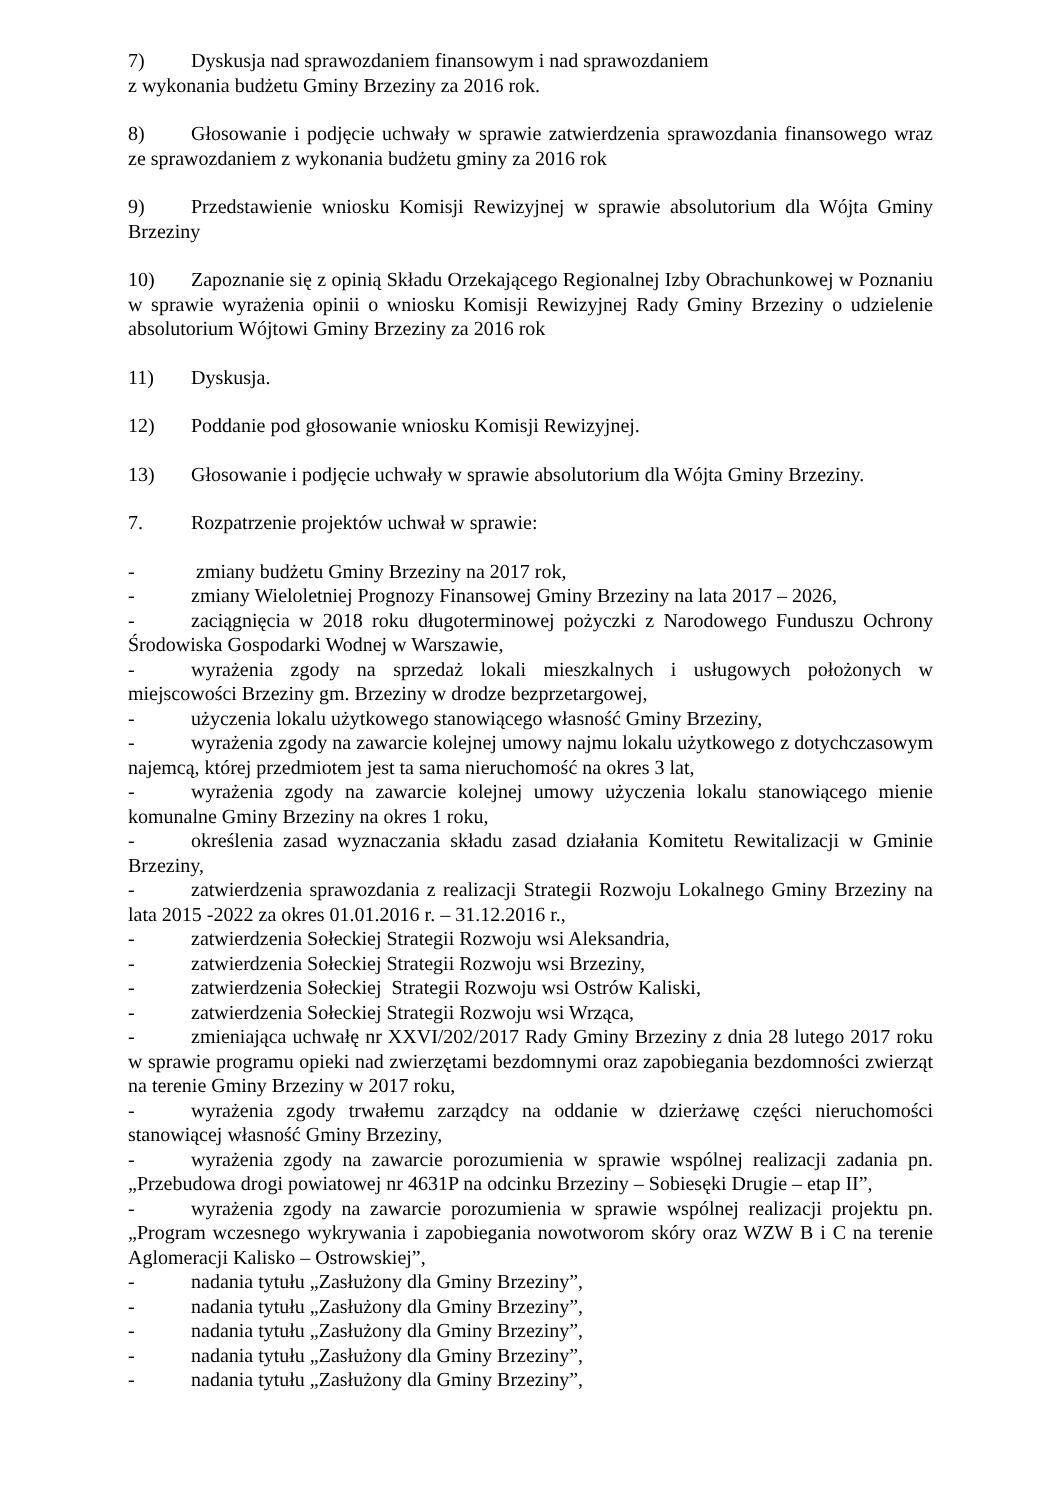7) Dyskusja nad sprawozdaniem finansowym i nad sprawozdaniem
z wykonania budżetu Gminy Brzeziny za 2016 rok.
8) Głosowanie i podjęcie uchwały w sprawie zatwierdzenia sprawozdania finansowego wraz ze sprawozdaniem z wykonania budżetu gminy za 2016 rok
9) Przedstawienie wniosku Komisji Rewizyjnej w sprawie absolutorium dla Wójta Gminy Brzeziny
10) Zapoznanie się z opinią Składu Orzekającego Regionalnej Izby Obrachunkowej w Poznaniu w sprawie wyrażenia opinii o wniosku Komisji Rewizyjnej Rady Gminy Brzeziny o udzielenie absolutorium Wójtowi Gminy Brzeziny za 2016 rok
11) Dyskusja.
12) Poddanie pod głosowanie wniosku Komisji Rewizyjnej.
13) Głosowanie i podjęcie uchwały w sprawie absolutorium dla Wójta Gminy Brzeziny.
7. Rozpatrzenie projektów uchwał w sprawie:
- zmiany budżetu Gminy Brzeziny na 2017 rok,
- zmiany Wieloletniej Prognozy Finansowej Gminy Brzeziny na lata 2017 – 2026,
- zaciągnięcia w 2018 roku długoterminowej pożyczki z Narodowego Funduszu Ochrony Środowiska Gospodarki Wodnej w Warszawie,
- wyrażenia zgody na sprzedaż lokali mieszkalnych i usługowych położonych w miejscowości Brzeziny gm. Brzeziny w drodze bezprzetargowej,
- użyczenia lokalu użytkowego stanowiącego własność Gminy Brzeziny,
- wyrażenia zgody na zawarcie kolejnej umowy najmu lokalu użytkowego z dotychczasowym najemcą, której przedmiotem jest ta sama nieruchomość na okres 3 lat,
- wyrażenia zgody na zawarcie kolejnej umowy użyczenia lokalu stanowiącego mienie komunalne Gminy Brzeziny na okres 1 roku,
- określenia zasad wyznaczania składu zasad działania Komitetu Rewitalizacji w Gminie Brzeziny,
- zatwierdzenia sprawozdania z realizacji Strategii Rozwoju Lokalnego Gminy Brzeziny na lata 2015 -2022 za okres 01.01.2016 r. – 31.12.2016 r.,
- zatwierdzenia Sołeckiej Strategii Rozwoju wsi Aleksandria,
- zatwierdzenia Sołeckiej Strategii Rozwoju wsi Brzeziny,
- zatwierdzenia Sołeckiej Strategii Rozwoju wsi Ostrów Kaliski,
- zatwierdzenia Sołeckiej Strategii Rozwoju wsi Wrząca,
- zmieniająca uchwałę nr XXVI/202/2017 Rady Gminy Brzeziny z dnia 28 lutego 2017 roku w sprawie programu opieki nad zwierzętami bezdomnymi oraz zapobiegania bezdomności zwierząt na terenie Gminy Brzeziny w 2017 roku,
- wyrażenia zgody trwałemu zarządcy na oddanie w dzierżawę części nieruchomości stanowiącej własność Gminy Brzeziny,
- wyrażenia zgody na zawarcie porozumienia w sprawie wspólnej realizacji zadania pn. „Przebudowa drogi powiatowej nr 4631P na odcinku Brzeziny – Sobiesęki Drugie – etap II”,
- wyrażenia zgody na zawarcie porozumienia w sprawie wspólnej realizacji projektu pn. „Program wczesnego wykrywania i zapobiegania nowotworom skóry oraz WZW B i C na terenie Aglomeracji Kalisko – Ostrowskiej”,
- nadania tytułu „Zasłużony dla Gminy Brzeziny”,
- nadania tytułu „Zasłużony dla Gminy Brzeziny”,
- nadania tytułu „Zasłużony dla Gminy Brzeziny”,
- nadania tytułu „Zasłużony dla Gminy Brzeziny”,
- nadania tytułu „Zasłużony dla Gminy Brzeziny”,